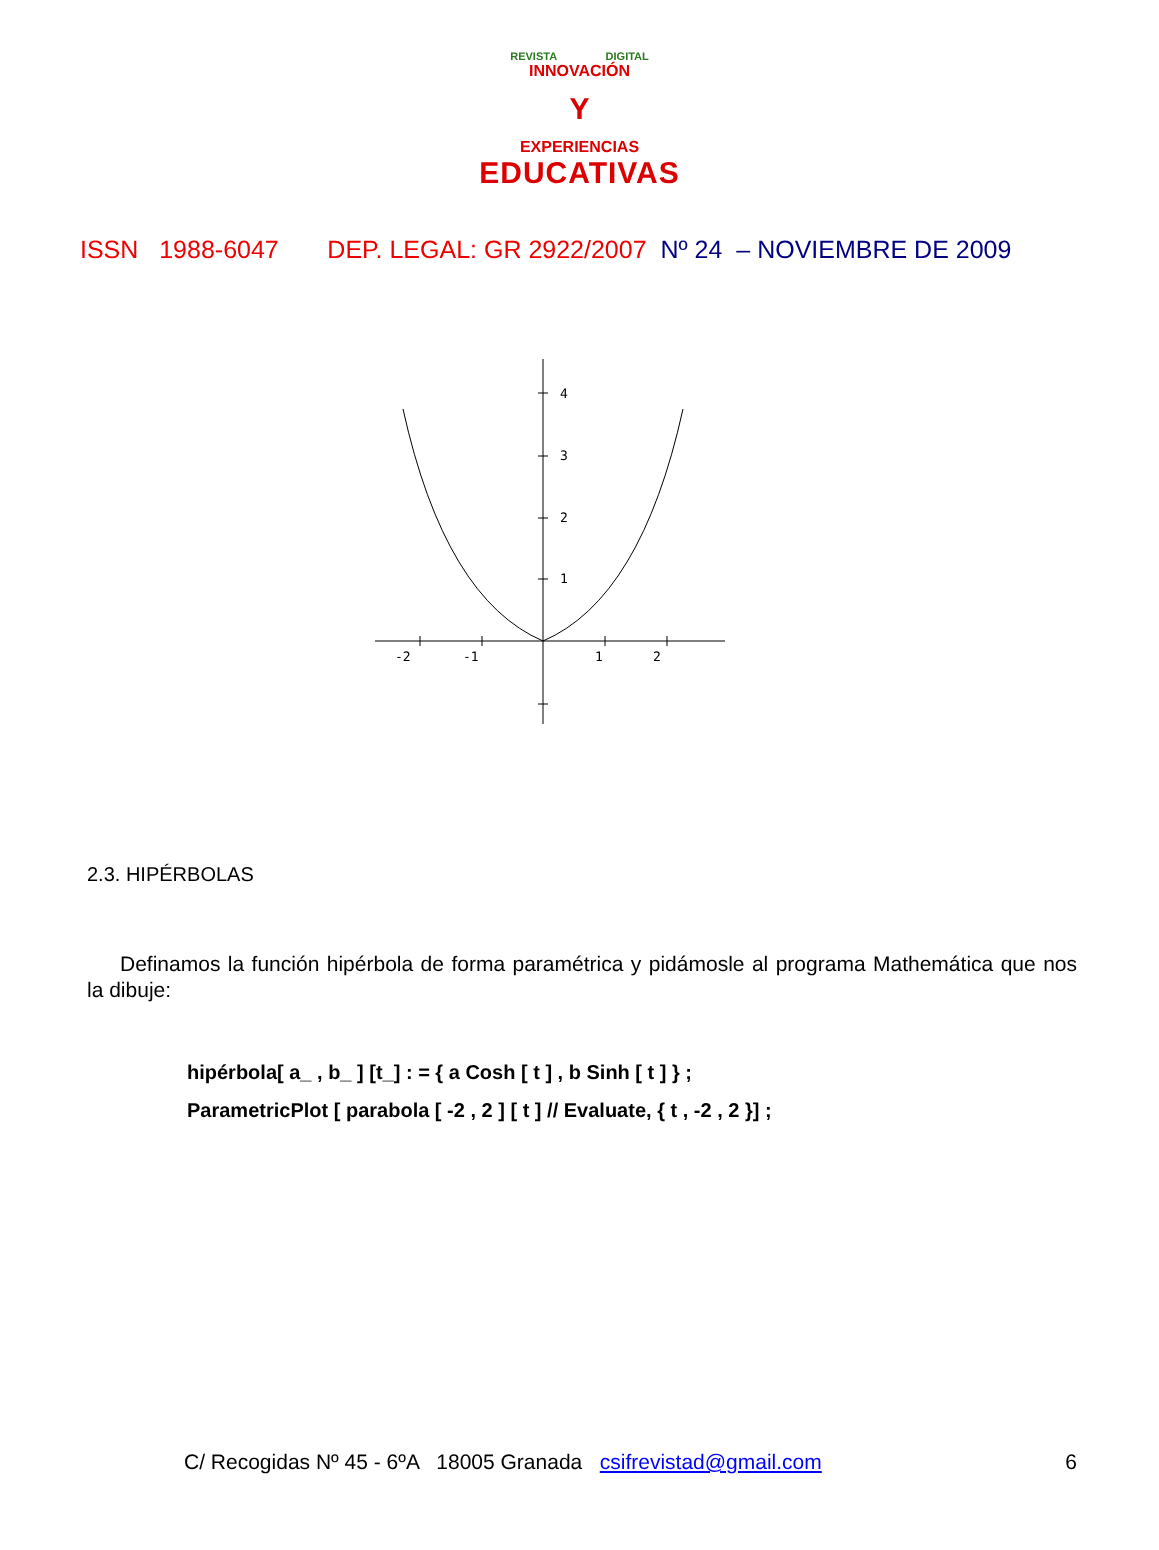REVISTA DIGITAL
INNOVACIÓN
Y
EXPERIENCIAS
EDUCATIVAS
ISSN 1988-6047 DEP. LEGAL: GR 2922/2007 Nº 24 – NOVIEMBRE DE 2009
4
3
2
1
-2
-1
1
2
2.3. HIPÉRBOLAS
Definamos la función hipérbola de forma paramétrica y pidámosle al programa Mathemática que nos la dibuje:
hipérbola[ a_ , b_ ] [t_] : = { a Cosh [ t ] , b Sinh [ t ] } ;
ParametricPlot [ parabola [ -2 , 2 ] [ t ] // Evaluate, { t , -2 , 2 }] ;
C/ Recogidas Nº 45 - 6ºA 18005 Granada csifrevistad@gmail.com 6